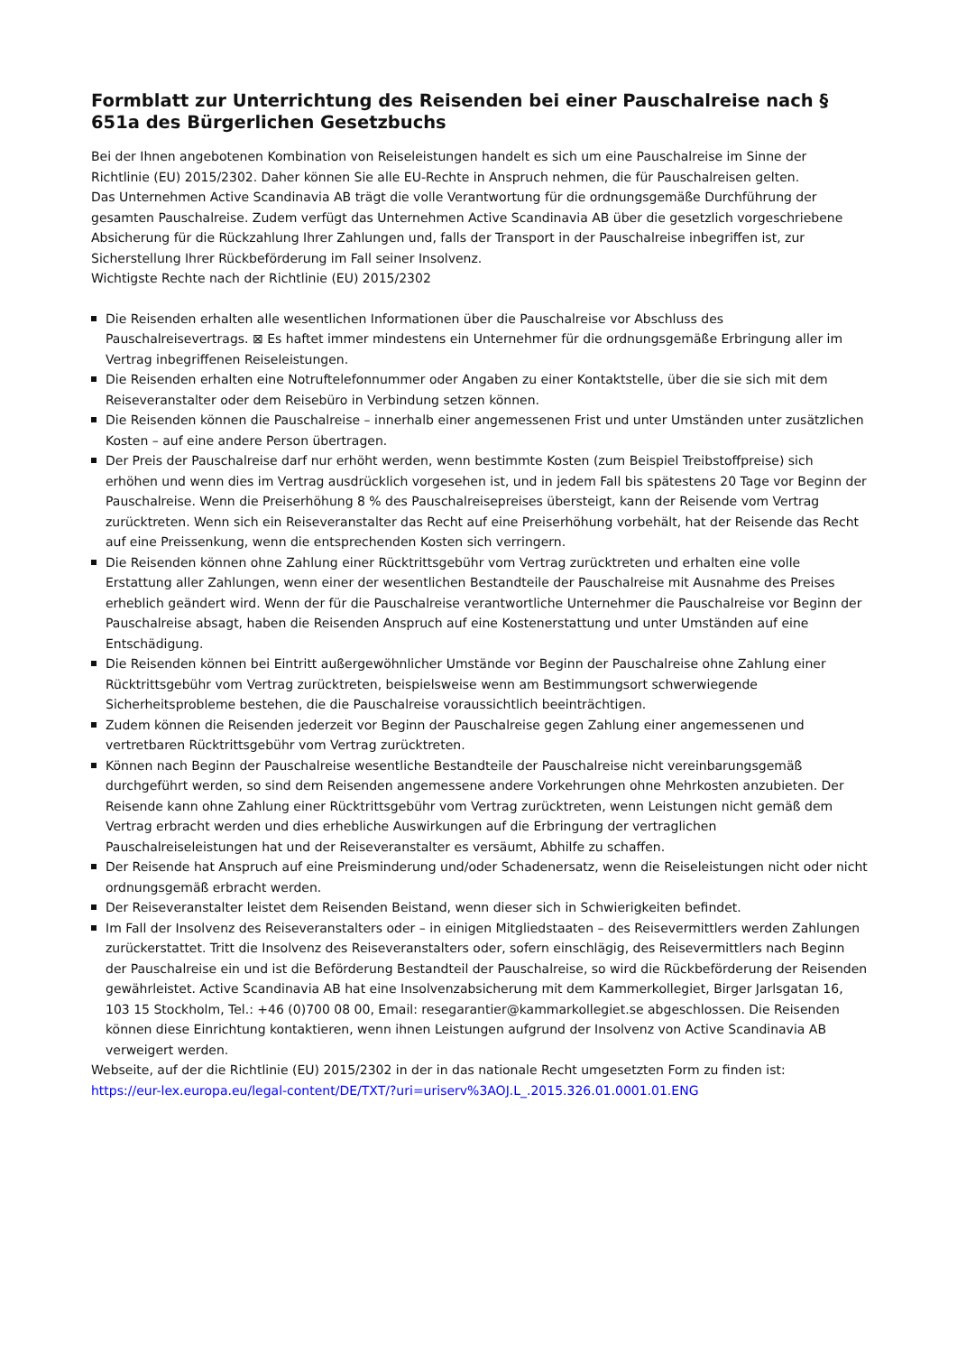Formblatt zur Unterrichtung des Reisenden bei einer Pauschalreise nach § 651a des Bürgerlichen Gesetzbuchs
Bei der Ihnen angebotenen Kombination von Reiseleistungen handelt es sich um eine Pauschalreise im Sinne der Richtlinie (EU) 2015/2302. Daher können Sie alle EU-Rechte in Anspruch nehmen, die für Pauschalreisen gelten.
Das Unternehmen Active Scandinavia AB trägt die volle Verantwortung für die ordnungsgemäße Durchführung der gesamten Pauschalreise. Zudem verfügt das Unternehmen Active Scandinavia AB über die gesetzlich vorgeschriebene Absicherung für die Rückzahlung Ihrer Zahlungen und, falls der Transport in der Pauschalreise inbegriffen ist, zur Sicherstellung Ihrer Rückbeförderung im Fall seiner Insolvenz.
Wichtigste Rechte nach der Richtlinie (EU) 2015/2302
Die Reisenden erhalten alle wesentlichen Informationen über die Pauschalreise vor Abschluss des Pauschalreisevertrags. ⊠ Es haftet immer mindestens ein Unternehmer für die ordnungsgemäße Erbringung aller im Vertrag inbegriffenen Reiseleistungen.
Die Reisenden erhalten eine Notruftelefonnummer oder Angaben zu einer Kontaktstelle, über die sie sich mit dem Reiseveranstalter oder dem Reisebüro in Verbindung setzen können.
Die Reisenden können die Pauschalreise – innerhalb einer angemessenen Frist und unter Umständen unter zusätzlichen Kosten – auf eine andere Person übertragen.
Der Preis der Pauschalreise darf nur erhöht werden, wenn bestimmte Kosten (zum Beispiel Treibstoffpreise) sich erhöhen und wenn dies im Vertrag ausdrücklich vorgesehen ist, und in jedem Fall bis spätestens 20 Tage vor Beginn der Pauschalreise. Wenn die Preiserhöhung 8 % des Pauschalreisepreises übersteigt, kann der Reisende vom Vertrag zurücktreten. Wenn sich ein Reiseveranstalter das Recht auf eine Preiserhöhung vorbehält, hat der Reisende das Recht auf eine Preissenkung, wenn die entsprechenden Kosten sich verringern.
Die Reisenden können ohne Zahlung einer Rücktrittsgebühr vom Vertrag zurücktreten und erhalten eine volle Erstattung aller Zahlungen, wenn einer der wesentlichen Bestandteile der Pauschalreise mit Ausnahme des Preises erheblich geändert wird. Wenn der für die Pauschalreise verantwortliche Unternehmer die Pauschalreise vor Beginn der Pauschalreise absagt, haben die Reisenden Anspruch auf eine Kostenerstattung und unter Umständen auf eine Entschädigung.
Die Reisenden können bei Eintritt außergewöhnlicher Umstände vor Beginn der Pauschalreise ohne Zahlung einer Rücktrittsgebühr vom Vertrag zurücktreten, beispielsweise wenn am Bestimmungsort schwerwiegende Sicherheitsprobleme bestehen, die die Pauschalreise voraussichtlich beeinträchtigen.
Zudem können die Reisenden jederzeit vor Beginn der Pauschalreise gegen Zahlung einer angemessenen und vertretbaren Rücktrittsgebühr vom Vertrag zurücktreten.
Können nach Beginn der Pauschalreise wesentliche Bestandteile der Pauschalreise nicht vereinbarungsgemäß durchgeführt werden, so sind dem Reisenden angemessene andere Vorkehrungen ohne Mehrkosten anzubieten. Der Reisende kann ohne Zahlung einer Rücktrittsgebühr vom Vertrag zurücktreten, wenn Leistungen nicht gemäß dem Vertrag erbracht werden und dies erhebliche Auswirkungen auf die Erbringung der vertraglichen Pauschalreiseleistungen hat und der Reiseveranstalter es versäumt, Abhilfe zu schaffen.
Der Reisende hat Anspruch auf eine Preisminderung und/oder Schadenersatz, wenn die Reiseleistungen nicht oder nicht ordnungsgemäß erbracht werden.
Der Reiseveranstalter leistet dem Reisenden Beistand, wenn dieser sich in Schwierigkeiten befindet.
Im Fall der Insolvenz des Reiseveranstalters oder – in einigen Mitgliedstaaten – des Reisevermittlers werden Zahlungen zurückerstattet. Tritt die Insolvenz des Reiseveranstalters oder, sofern einschlägig, des Reisevermittlers nach Beginn der Pauschalreise ein und ist die Beförderung Bestandteil der Pauschalreise, so wird die Rückbeförderung der Reisenden gewährleistet. Active Scandinavia AB hat eine Insolvenzabsicherung mit dem Kammerkollegiet, Birger Jarlsgatan 16, 103 15 Stockholm, Tel.: +46 (0)700 08 00, Email: resegarantier@kammarkollegiet.se abgeschlossen. Die Reisenden können diese Einrichtung kontaktieren, wenn ihnen Leistungen aufgrund der Insolvenz von Active Scandinavia AB verweigert werden.
Webseite, auf der die Richtlinie (EU) 2015/2302 in der in das nationale Recht umgesetzten Form zu finden ist:
https://eur-lex.europa.eu/legal-content/DE/TXT/?uri=uriserv%3AOJ.L_.2015.326.01.0001.01.ENG